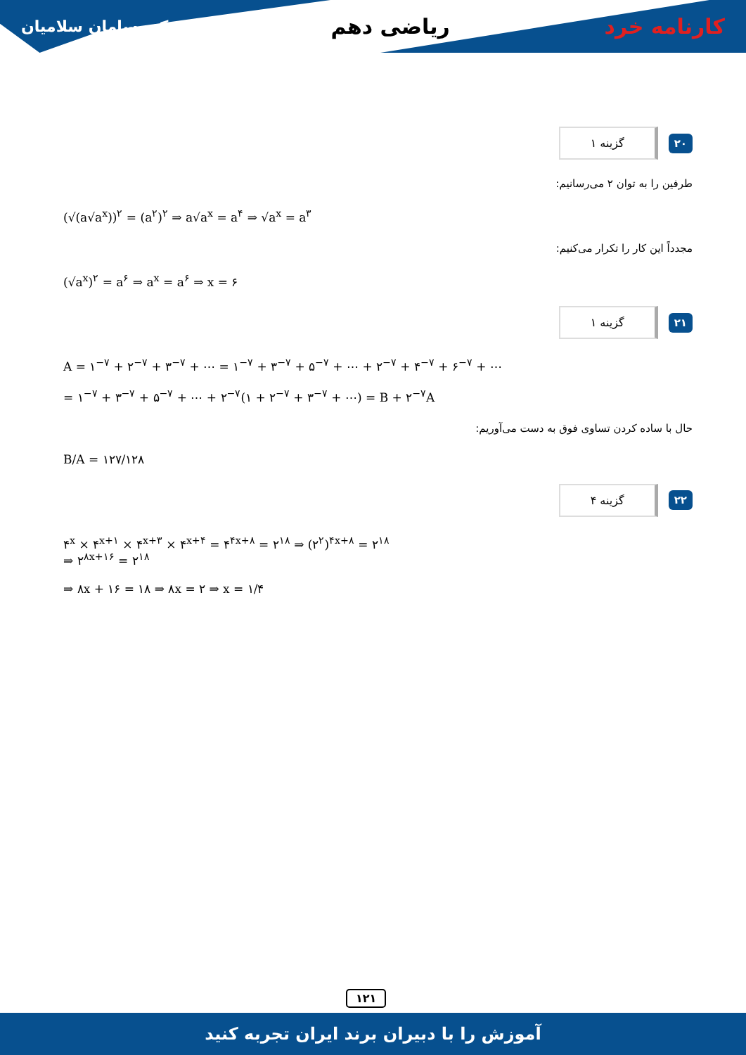کارنامه خرد ریاضی دهم
دکتر سامان سلامیان
۲۰ گزینه ۱
طرفین را به توان ۲ می‌رسانیم:
(√(a√a<sup>x</sup>))<sup>۲</sup> = (a<sup>۲</sup>)<sup>۲</sup> ⇒ a√a<sup>x</sup> = a<sup>۴</sup> ⇒ √a<sup>x</sup> = a<sup>۳</sup>
مجدداً این کار را تکرار می‌کنیم:
(√a<sup>x</sup>)<sup>۲</sup> = a<sup>۶</sup> ⇒ a<sup>x</sup> = a<sup>۶</sup> ⇒ x = ۶
۲۱ گزینه ۱
A = ۱<sup>−۷</sup> + ۲<sup>−۷</sup> + ۳<sup>−۷</sup> + ⋯ = ۱<sup>−۷</sup> + ۳<sup>−۷</sup> + ۵<sup>−۷</sup> + ⋯ + ۲<sup>−۷</sup> + ۴<sup>−۷</sup> + ۶<sup>−۷</sup> + ⋯
= ۱<sup>−۷</sup> + ۳<sup>−۷</sup> + ۵<sup>−۷</sup> + ⋯ + ۲<sup>−۷</sup>(۱ + ۲<sup>−۷</sup> + ۳<sup>−۷</sup> + ⋯) = B + ۲<sup>−۷</sup>A
حال با ساده کردن تساوی فوق به دست می‌آوریم:
B/A = ۱۲۷/۱۲۸
۲۲ گزینه ۴
۴<sup>x</sup> × ۴<sup>x+۱</sup> × ۴<sup>x+۳</sup> × ۴<sup>x+۴</sup> = ۴<sup>۴x+۸</sup> = ۲<sup>۱۸</sup> ⇒ (۲<sup>۲</sup>)<sup>۴x+۸</sup> = ۲<sup>۱۸</sup>
⇒ ۲<sup>۸x+۱۶</sup> = ۲<sup>۱۸</sup>
⇒ ۸x + ۱۶ = ۱۸ ⇒ ۸x = ۲ ⇒ x = ۱/۴
۱۲۱
آموزش را با دبیران برند ایران تجربه کنید